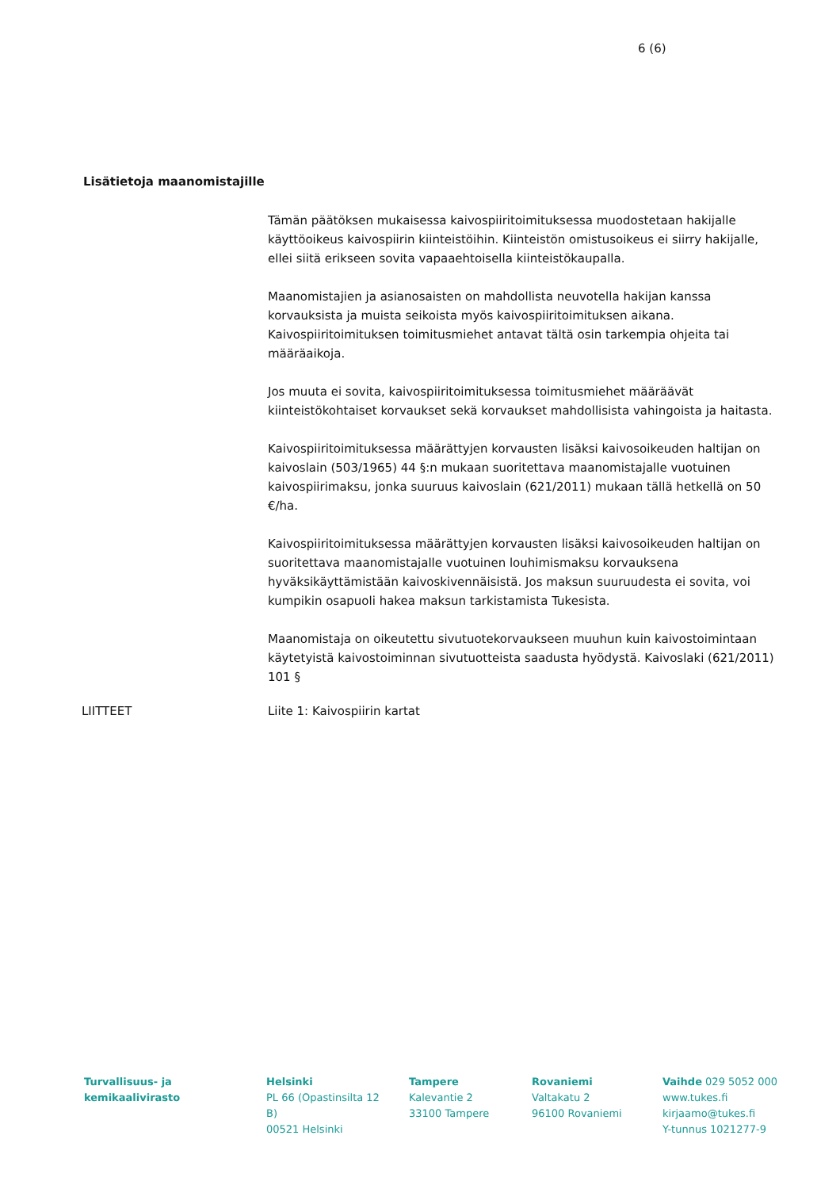6 (6)
Lisätietoja maanomistajille
Tämän päätöksen mukaisessa kaivospiiritoimituksessa muodostetaan hakijalle käyttöoikeus kaivospiirin kiinteistöihin. Kiinteistön omistusoikeus ei siirry hakijalle, ellei siitä erikseen sovita vapaaehtoisella kiinteistökaupalla.
Maanomistajien ja asianosaisten on mahdollista neuvotella hakijan kanssa korvauksista ja muista seikoista myös kaivospiiritoimituksen aikana. Kaivospiiritoimituksen toimitusmiehet antavat tältä osin tarkempia ohjeita tai määräaikoja.
Jos muuta ei sovita, kaivospiiritoimituksessa toimitusmiehet määräävät kiinteistökohtaiset korvaukset sekä korvaukset mahdollisista vahingoista ja haitasta.
Kaivospiiritoimituksessa määrättyjen korvausten lisäksi kaivosoikeuden haltijan on kaivoslain (503/1965) 44 §:n mukaan suoritettava maanomistajalle vuotuinen kaivospiirimaksu, jonka suuruus kaivoslain (621/2011) mukaan tällä hetkellä on 50 €/ha.
Kaivospiiritoimituksessa määrättyjen korvausten lisäksi kaivosoikeuden haltijan on suoritettava maanomistajalle vuotuinen louhimismaksu korvauksena hyväksikäyttämistään kaivoskivennäisistä. Jos maksun suuruudesta ei sovita, voi kumpikin osapuoli hakea maksun tarkistamista Tukesista.
Maanomistaja on oikeutettu sivutuotekorvaukseen muuhun kuin kaivostoimintaan käytetyistä kaivostoiminnan sivutuotteista saadusta hyödystä. Kaivoslaki (621/2011) 101 §
LIITTEET Liite 1: Kaivospiirin kartat
Turvallisuus- ja kemikaalivirasto
Helsinki
PL 66 (Opastinsilta 12 B)
00521 Helsinki
Tampere
Kalevantie 2
33100 Tampere
Rovaniemi
Valtakatu 2
96100 Rovaniemi
Vaihde 029 5052 000
www.tukes.fi
kirjaamo@tukes.fi
Y-tunnus 1021277-9